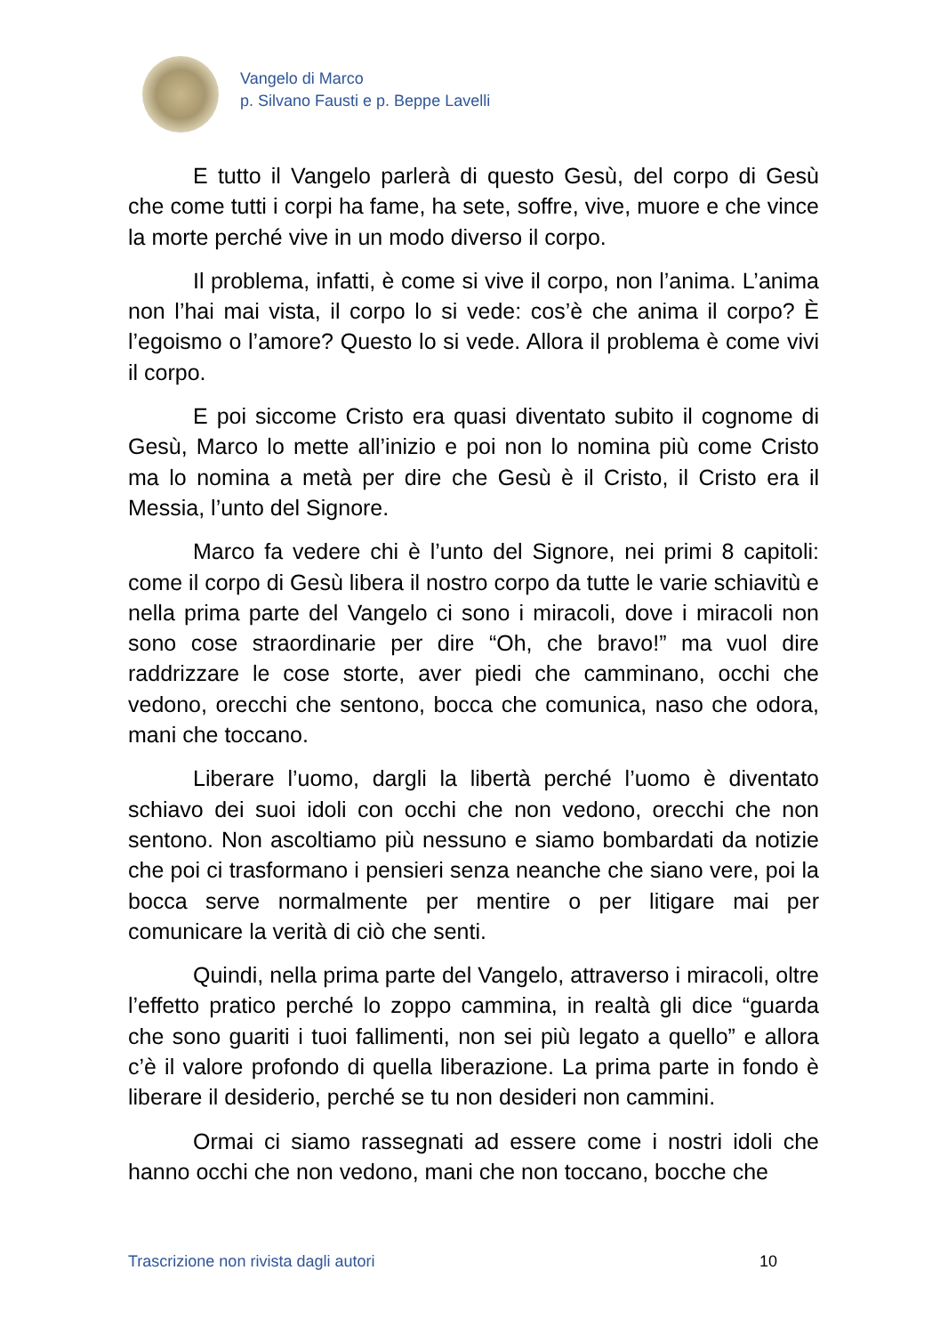Vangelo di Marco
p. Silvano Fausti e p. Beppe Lavelli
E tutto il Vangelo parlerà di questo Gesù, del corpo di Gesù che come tutti i corpi ha fame, ha sete, soffre, vive, muore e che vince la morte perché vive in un modo diverso il corpo.
Il problema, infatti, è come si vive il corpo, non l’anima. L’anima non l’hai mai vista, il corpo lo si vede: cos’è che anima il corpo? È l’egoismo o l’amore? Questo lo si vede. Allora il problema è come vivi il corpo.
E poi siccome Cristo era quasi diventato subito il cognome di Gesù, Marco lo mette all’inizio e poi non lo nomina più come Cristo ma lo nomina a metà per dire che Gesù è il Cristo, il Cristo era il Messia, l’unto del Signore.
Marco fa vedere chi è l’unto del Signore, nei primi 8 capitoli: come il corpo di Gesù libera il nostro corpo da tutte le varie schiavitù e nella prima parte del Vangelo ci sono i miracoli, dove i miracoli non sono cose straordinarie per dire “Oh, che bravo!” ma vuol dire raddrizzare le cose storte, aver piedi che camminano, occhi che vedono, orecchi che sentono, bocca che comunica, naso che odora, mani che toccano.
Liberare l’uomo, dargli la libertà perché l’uomo è diventato schiavo dei suoi idoli con occhi che non vedono, orecchi che non sentono. Non ascoltiamo più nessuno e siamo bombardati da notizie che poi ci trasformano i pensieri senza neanche che siano vere, poi la bocca serve normalmente per mentire o per litigare mai per comunicare la verità di ciò che senti.
Quindi, nella prima parte del Vangelo, attraverso i miracoli, oltre l’effetto pratico perché lo zoppo cammina, in realtà gli dice “guarda che sono guariti i tuoi fallimenti, non sei più legato a quello” e allora c’è il valore profondo di quella liberazione. La prima parte in fondo è liberare il desiderio, perché se tu non desideri non cammini.
Ormai ci siamo rassegnati ad essere come i nostri idoli che hanno occhi che non vedono, mani che non toccano, bocche che
Trascrizione non rivista dagli autori 10